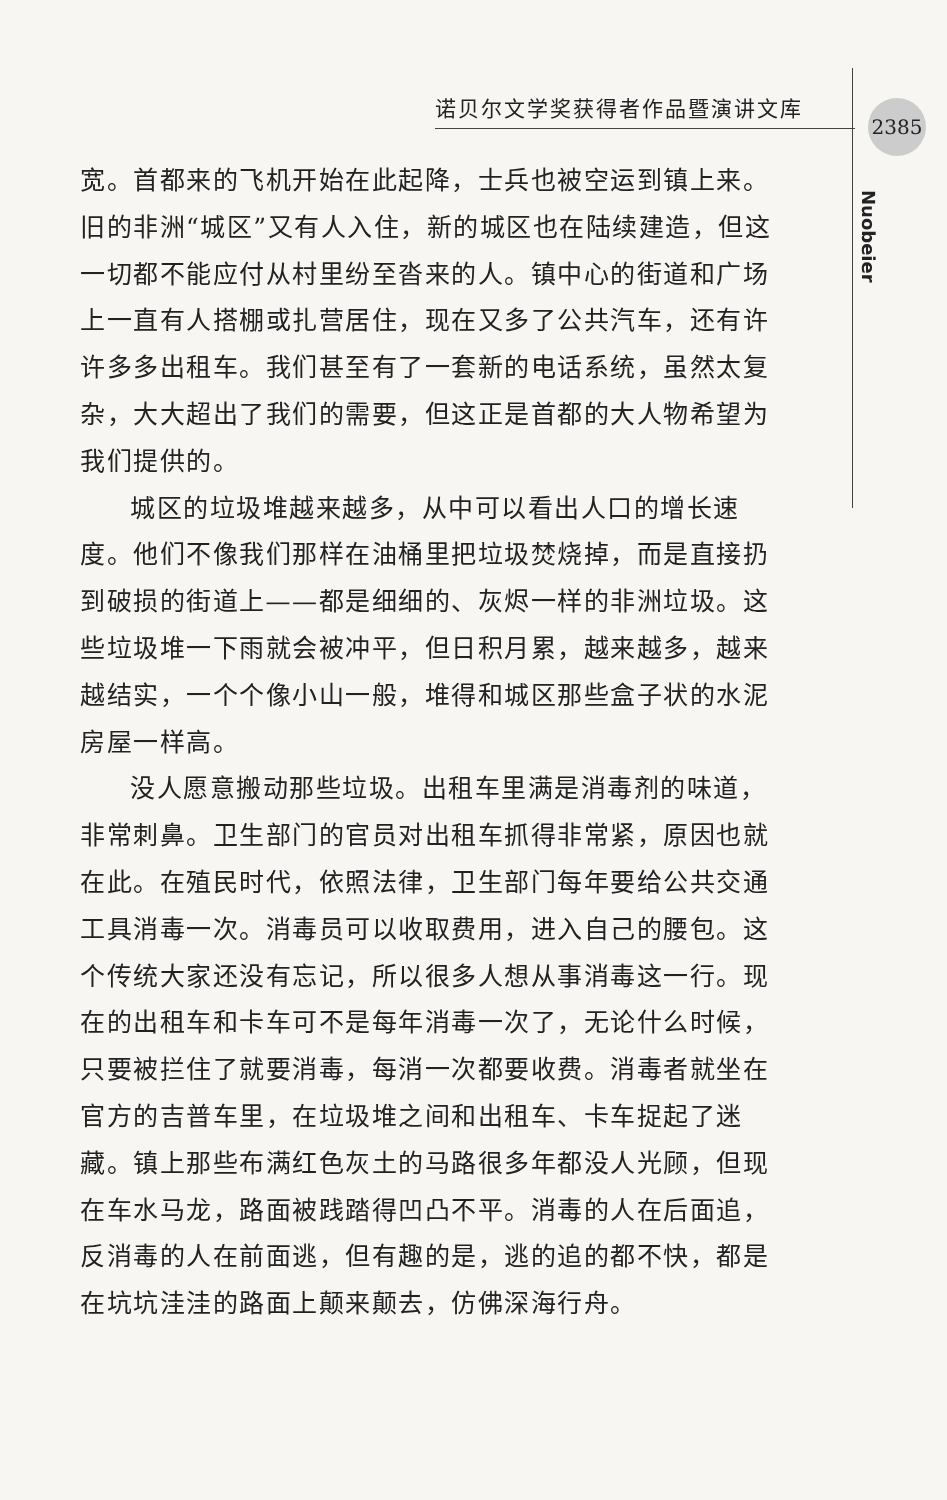诺贝尔文学奖获得者作品暨演讲文库 2385
Nuobeier
宽。首都来的飞机开始在此起降，士兵也被空运到镇上来。旧的非洲“城区”又有人入住，新的城区也在陆续建造，但这一切都不能应付从村里纷至沓来的人。镇中心的街道和广场上一直有人搭棚或扎营居住，现在又多了公共汽车，还有许许多多出租车。我们甚至有了一套新的电话系统，虽然太复杂，大大超出了我们的需要，但这正是首都的大人物希望为我们提供的。
城区的垃圾堆越来越多，从中可以看出人口的增长速度。他们不像我们那样在油桶里把垃圾焚烧掉，而是直接扔到破损的街道上——都是细细的、灰烬一样的非洲垃圾。这些垃圾堆一下雨就会被冲平，但日积月累，越来越多，越来越结实，一个个像小山一般，堆得和城区那些盒子状的水泥房屋一样高。
没人愿意搬动那些垃圾。出租车里满是消毒剂的味道，非常刺鼻。卫生部门的官员对出租车抓得非常紧，原因也就在此。在殖民时代，依照法律，卫生部门每年要给公共交通工具消毒一次。消毒员可以收取费用，进入自己的腰包。这个传统大家还没有忘记，所以很多人想从事消毒这一行。现在的出租车和卡车可不是每年消毒一次了，无论什么时候，只要被拦住了就要消毒，每消一次都要收费。消毒者就坐在官方的吉普车里，在垃圾堆之间和出租车、卡车捉起了迷藏。镇上那些布满红色灰土的马路很多年都没人光顾，但现在车水马龙，路面被践踏得凹凸不平。消毒的人在后面追，反消毒的人在前面逃，但有趣的是，逃的追的都不快，都是在坑坑洼洼的路面上颠来颠去，仿佛深海行舟。